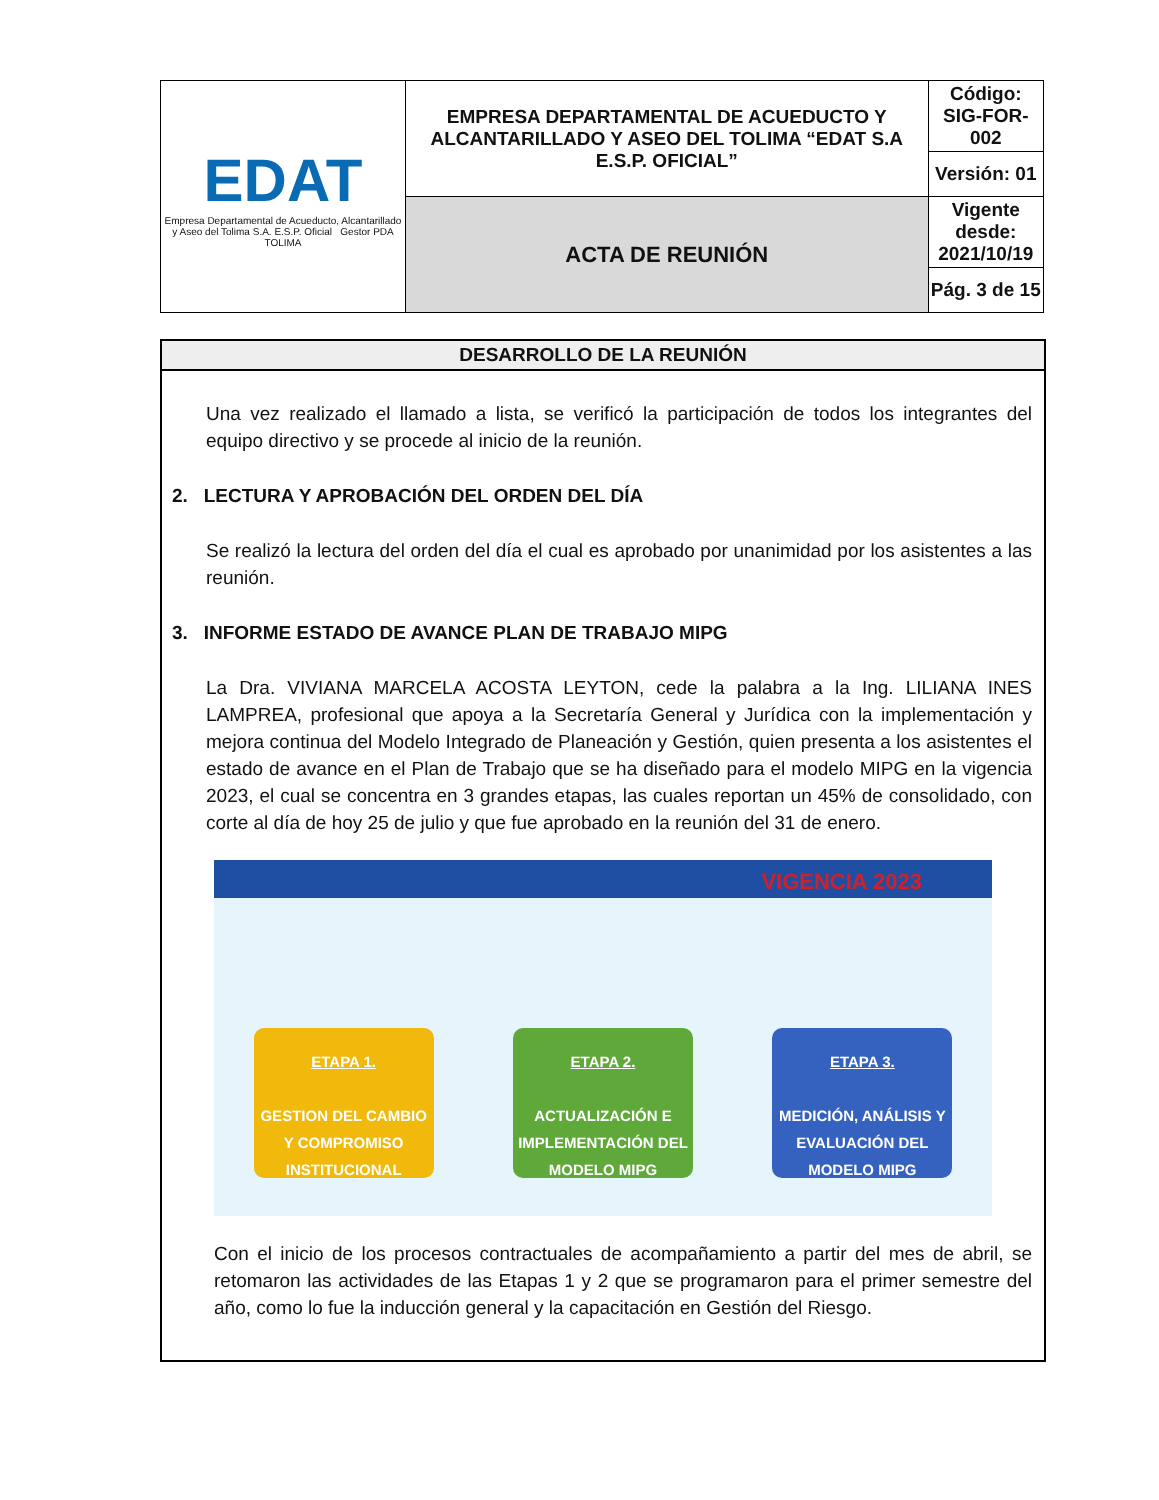| EDAT Empresa Departamental de Acueducto, Alcantarillado y Aseo del Tolima S.A. E.S.P. Oficial Gestor PDA TOLIMA | EMPRESA DEPARTAMENTAL DE ACUEDUCTO Y ALCANTARILLADO Y ASEO DEL TOLIMA “EDAT S.A E.S.P. OFICIAL” | Código: SIG-FOR-002 |
| | | Versión: 01 |
| | ACTA DE REUNIÓN | Vigente desde: 2021/10/19 |
| | | Pág. 3 de 15 |
DESARROLLO DE LA REUNIÓN
Una vez realizado el llamado a lista, se verificó la participación de todos los integrantes del equipo directivo y se procede al inicio de la reunión.
2. LECTURA Y APROBACIÓN DEL ORDEN DEL DÍA
Se realizó la lectura del orden del día el cual es aprobado por unanimidad por los asistentes a las reunión.
3. INFORME ESTADO DE AVANCE PLAN DE TRABAJO MIPG
La Dra. VIVIANA MARCELA ACOSTA LEYTON, cede la palabra a la Ing. LILIANA INES LAMPREA, profesional que apoya a la Secretaría General y Jurídica con la implementación y mejora continua del Modelo Integrado de Planeación y Gestión, quien presenta a los asistentes el estado de avance en el Plan de Trabajo que se ha diseñado para el modelo MIPG en la vigencia 2023, el cual se concentra en 3 grandes etapas, las cuales reportan un 45% de consolidado, con corte al día de hoy 25 de julio y que fue aprobado en la reunión del 31 de enero.
VIGENCIA 2023
ETAPA 1.
GESTION DEL CAMBIO Y COMPROMISO INSTITUCIONAL
ETAPA 2.
ACTUALIZACIÓN E IMPLEMENTACIÓN DEL MODELO MIPG
ETAPA 3.
MEDICIÓN, ANÁLISIS Y EVALUACIÓN DEL MODELO MIPG
Con el inicio de los procesos contractuales de acompañamiento a partir del mes de abril, se retomaron las actividades de las Etapas 1 y 2 que se programaron para el primer semestre del año, como lo fue la inducción general y la capacitación en Gestión del Riesgo.